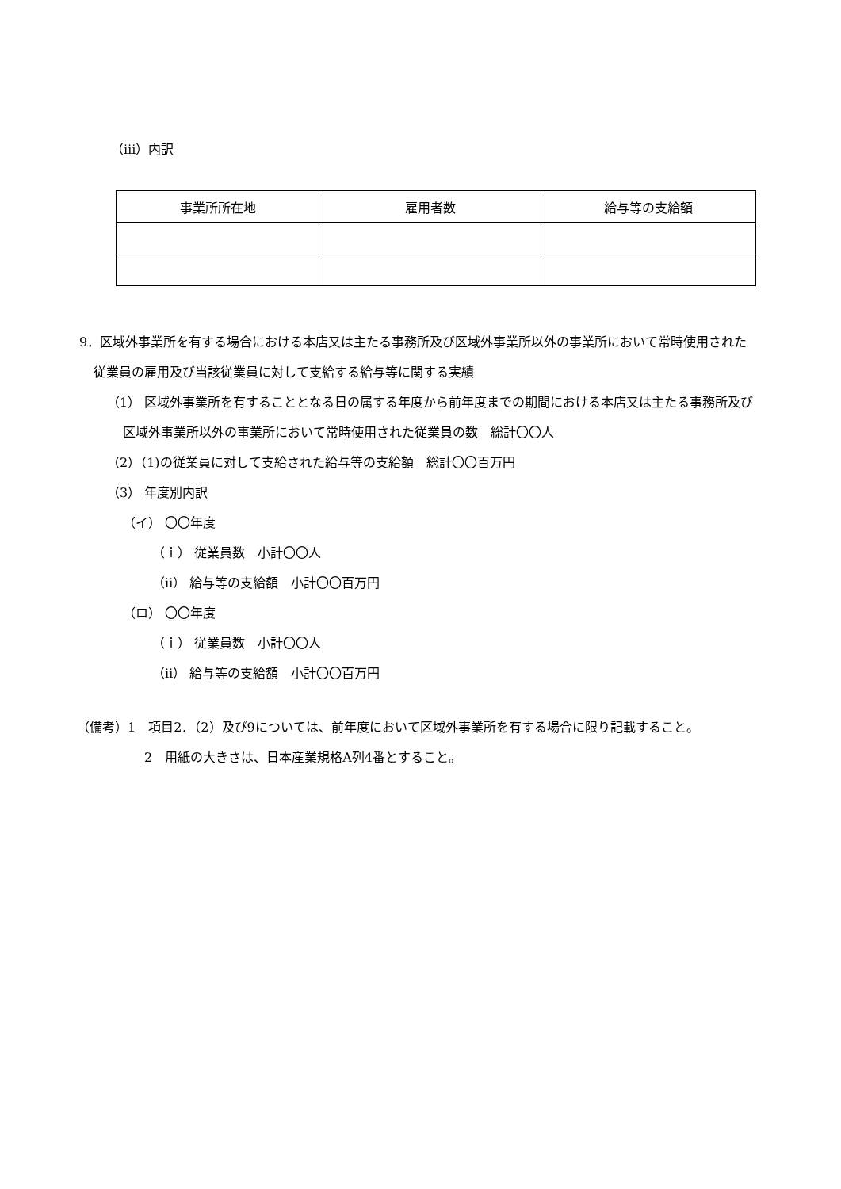（ⅲ）内訳
| 事業所所在地 | 雇用者数 | 給与等の支給額 |
| --- | --- | --- |
9．区域外事業所を有する場合における本店又は主たる事務所及び区域外事業所以外の事業所において常時使用された従業員の雇用及び当該従業員に対して支給する給与等に関する実績
（1） 区域外事業所を有することとなる日の属する年度から前年度までの期間における本店又は主たる事務所及び区域外事業所以外の事業所において常時使用された従業員の数　総計〇〇人
（2）（1)の従業員に対して支給された給与等の支給額　総計〇〇百万円
（3） 年度別内訳
（イ） 〇〇年度
（ｉ） 従業員数　小計〇〇人
（ⅱ） 給与等の支給額　小計〇〇百万円
（ロ） 〇〇年度
（ｉ） 従業員数　小計〇〇人
（ⅱ） 給与等の支給額　小計〇〇百万円
（備考）1　項目2．（2）及び9については、前年度において区域外事業所を有する場合に限り記載すること。
2　用紙の大きさは、日本産業規格A列4番とすること。